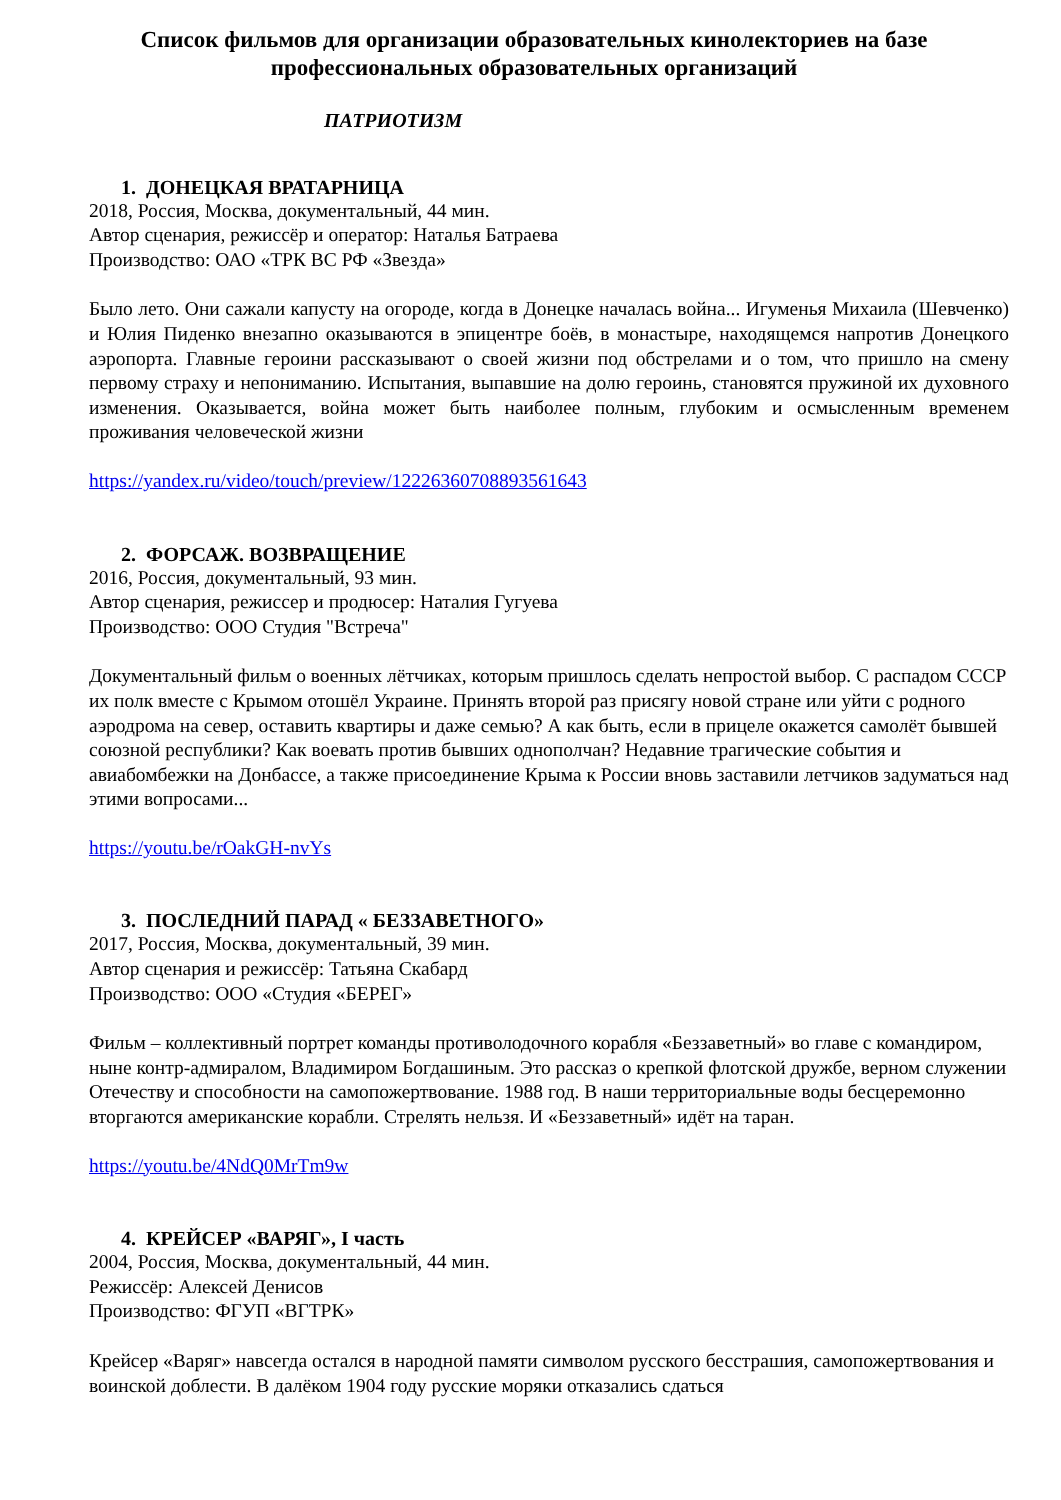Список фильмов для организации образовательных кинолекториев на базе профессиональных образовательных организаций
ПАТРИОТИЗМ
1. ДОНЕЦКАЯ ВРАТАРНИЦА
2018, Россия, Москва, документальный, 44 мин.
Автор сценария, режиссёр и оператор: Наталья Батраева
Производство: ОАО «ТРК ВС РФ «Звезда»
Было лето. Они сажали капусту на огороде, когда в Донецке началась война... Игуменья Михаила (Шевченко) и Юлия Пиденко внезапно оказываются в эпицентре боёв, в монастыре, находящемся напротив Донецкого аэропорта. Главные героини рассказывают о своей жизни под обстрелами и о том, что пришло на смену первому страху и непониманию. Испытания, выпавшие на долю героинь, становятся пружиной их духовного изменения. Оказывается, война может быть наиболее полным, глубоким и осмысленным временем проживания человеческой жизни
https://yandex.ru/video/touch/preview/12226360708893561643
2. ФОРСАЖ. ВОЗВРАЩЕНИЕ
2016, Россия, документальный, 93 мин.
Автор сценария, режиссер и продюсер: Наталия Гугуева
Производство: ООО Студия "Встреча"
Документальный фильм о военных лётчиках, которым пришлось сделать непростой выбор. С распадом СССР их полк вместе с Крымом отошёл Украине. Принять второй раз присягу новой стране или уйти с родного аэродрома на север, оставить квартиры и даже семью? А как быть, если в прицеле окажется самолёт бывшей союзной республики? Как воевать против бывших однополчан? Недавние трагические события и авиабомбежки на Донбассе, а также присоединение Крыма к России вновь заставили летчиков задуматься над этими вопросами...
https://youtu.be/rOakGH-nvYs
3. ПОСЛЕДНИЙ ПАРАД « БЕЗЗАВЕТНОГО»
2017, Россия, Москва, документальный, 39 мин.
Автор сценария и режиссёр: Татьяна Скабард
Производство: ООО «Студия «БЕРЕГ»
Фильм – коллективный портрет команды противолодочного корабля «Беззаветный» во главе с командиром, ныне контр-адмиралом, Владимиром Богдашиным. Это рассказ о крепкой флотской дружбе, верном служении Отечеству и способности на самопожертвование. 1988 год. В наши территориальные воды бесцеремонно вторгаются американские корабли. Стрелять нельзя. И «Беззаветный» идёт на таран.
https://youtu.be/4NdQ0MrTm9w
4. КРЕЙСЕР «ВАРЯГ», I часть
2004, Россия, Москва, документальный, 44 мин.
Режиссёр: Алексей Денисов
Производство: ФГУП «ВГТРК»
Крейсер «Варяг» навсегда остался в народной памяти символом русского бесстрашия, самопожертвования и воинской доблести. В далёком 1904 году русские моряки отказались сдаться